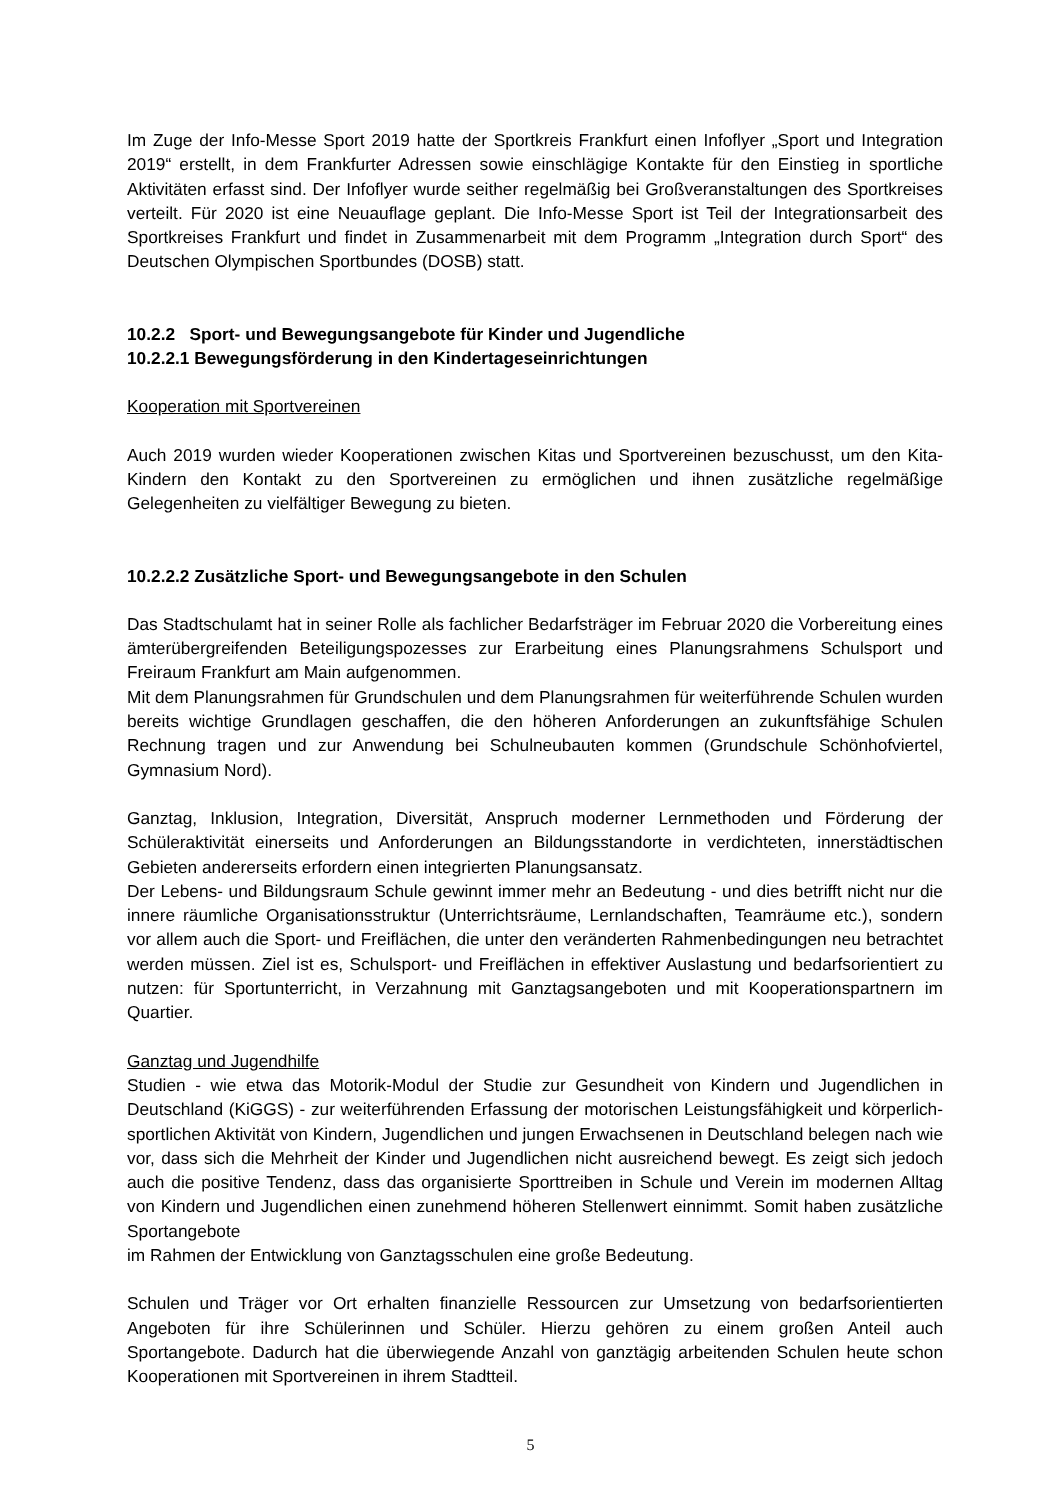Im Zuge der Info-Messe Sport 2019 hatte der Sportkreis Frankfurt einen Infoflyer „Sport und Integration 2019“ erstellt, in dem Frankfurter Adressen sowie einschlägige Kontakte für den Einstieg in sportliche Aktivitäten erfasst sind. Der Infoflyer wurde seither regelmäßig bei Großveranstaltungen des Sportkreises verteilt. Für 2020 ist eine Neuauflage geplant. Die Info-Messe Sport ist Teil der Integrationsarbeit des Sportkreises Frankfurt und findet in Zusammenarbeit mit dem Programm „Integration durch Sport“ des Deutschen Olympischen Sportbundes (DOSB) statt.
10.2.2 Sport- und Bewegungsangebote für Kinder und Jugendliche
10.2.2.1 Bewegungsförderung in den Kindertageseinrichtungen
Kooperation mit Sportvereinen
Auch 2019 wurden wieder Kooperationen zwischen Kitas und Sportvereinen bezuschusst, um den Kita-Kindern den Kontakt zu den Sportvereinen zu ermöglichen und ihnen zusätzliche regelmäßige Gelegenheiten zu vielfältiger Bewegung zu bieten.
10.2.2.2 Zusätzliche Sport- und Bewegungsangebote in den Schulen
Das Stadtschulamt hat in seiner Rolle als fachlicher Bedarfsträger im Februar 2020 die Vorbereitung eines ämterübergreifenden Beteiligungspozesses zur Erarbeitung eines Planungsrahmens Schulsport und Freiraum Frankfurt am Main aufgenommen.
Mit dem Planungsrahmen für Grundschulen und dem Planungsrahmen für weiterführende Schulen wurden bereits wichtige Grundlagen geschaffen, die den höheren Anforderungen an zukunftsfähige Schulen Rechnung tragen und zur Anwendung bei Schulneubauten kommen (Grundschule Schönhofviertel, Gymnasium Nord).
Ganztag, Inklusion, Integration, Diversität, Anspruch moderner Lernmethoden und Förderung der Schüleraktivität einerseits und Anforderungen an Bildungsstandorte in verdichteten, innerstädtischen Gebieten andererseits erfordern einen integrierten Planungsansatz.
Der Lebens- und Bildungsraum Schule gewinnt immer mehr an Bedeutung - und dies betrifft nicht nur die innere räumliche Organisationsstruktur (Unterrichtsräume, Lernlandschaften, Teamräume etc.), sondern vor allem auch die Sport- und Freiflächen, die unter den veränderten Rahmenbedingungen neu betrachtet werden müssen. Ziel ist es, Schulsport- und Freiflächen in effektiver Auslastung und bedarfsorientiert zu nutzen: für Sportunterricht, in Verzahnung mit Ganztagsangeboten und mit Kooperationspartnern im Quartier.
Ganztag und Jugendhilfe
Studien - wie etwa das Motorik-Modul der Studie zur Gesundheit von Kindern und Jugendlichen in Deutschland (KiGGS) - zur weiterführenden Erfassung der motorischen Leistungsfähigkeit und körperlich-sportlichen Aktivität von Kindern, Jugendlichen und jungen Erwachsenen in Deutschland belegen nach wie vor, dass sich die Mehrheit der Kinder und Jugendlichen nicht ausreichend bewegt. Es zeigt sich jedoch auch die positive Tendenz, dass das organisierte Sporttreiben in Schule und Verein im modernen Alltag von Kindern und Jugendlichen einen zunehmend höheren Stellenwert einnimmt. Somit haben zusätzliche Sportangebote
im Rahmen der Entwicklung von Ganztagsschulen eine große Bedeutung.
Schulen und Träger vor Ort erhalten finanzielle Ressourcen zur Umsetzung von bedarfsorientierten Angeboten für ihre Schülerinnen und Schüler. Hierzu gehören zu einem großen Anteil auch Sportangebote. Dadurch hat die überwiegende Anzahl von ganztägig arbeitenden Schulen heute schon Kooperationen mit Sportvereinen in ihrem Stadtteil.
5